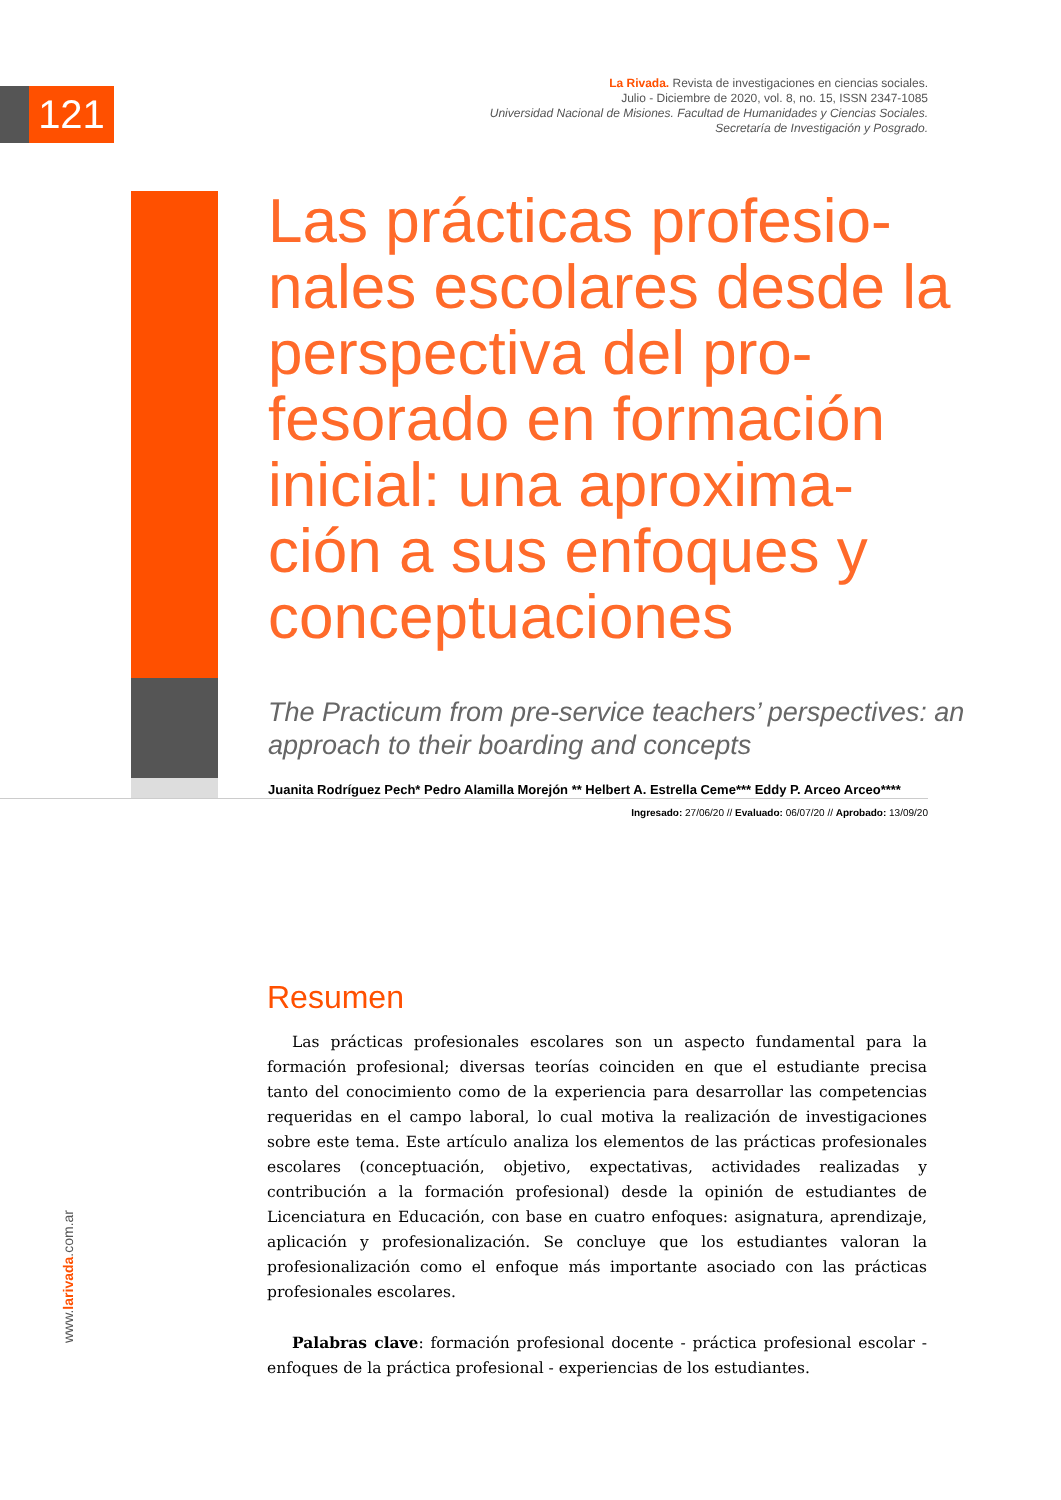121
La Rivada. Revista de investigaciones en ciencias sociales.
Julio - Diciembre de 2020, vol. 8, no. 15, ISSN 2347-1085
Universidad Nacional de Misiones. Facultad de Humanidades y Ciencias Sociales.
Secretaría de Investigación y Posgrado.
Las prácticas profesio-nales escolares desde la perspectiva del pro-fesorado en formación inicial: una aproxima-ción a sus enfoques y conceptuaciones
The Practicum from pre-service teachers’ perspectives: an approach to their boarding and concepts
Juanita Rodríguez Pech* Pedro Alamilla Morejón ** Helbert A. Estrella Ceme*** Eddy P. Arceo Arceo****
Ingresado: 27/06/20 // Evaluado: 06/07/20 // Aprobado: 13/09/20
Resumen
Las prácticas profesionales escolares son un aspecto fundamental para la formación profesional; diversas teorías coinciden en que el estudiante precisa tanto del conocimiento como de la experiencia para desarrollar las competencias requeridas en el campo laboral, lo cual motiva la realización de investigaciones sobre este tema. Este artículo analiza los elementos de las prácticas profesionales escolares (conceptuación, objetivo, expectativas, actividades realizadas y contribución a la formación profesional) desde la opinión de estudiantes de Licenciatura en Educación, con base en cuatro enfoques: asignatura, aprendizaje, aplicación y profesionalización. Se concluye que los estudiantes valoran la profesionalización como el enfoque más importante asociado con las prácticas profesionales escolares.
Palabras clave: formación profesional docente - práctica profesional escolar - enfoques de la práctica profesional - experiencias de los estudiantes.
www.larivada.com.ar